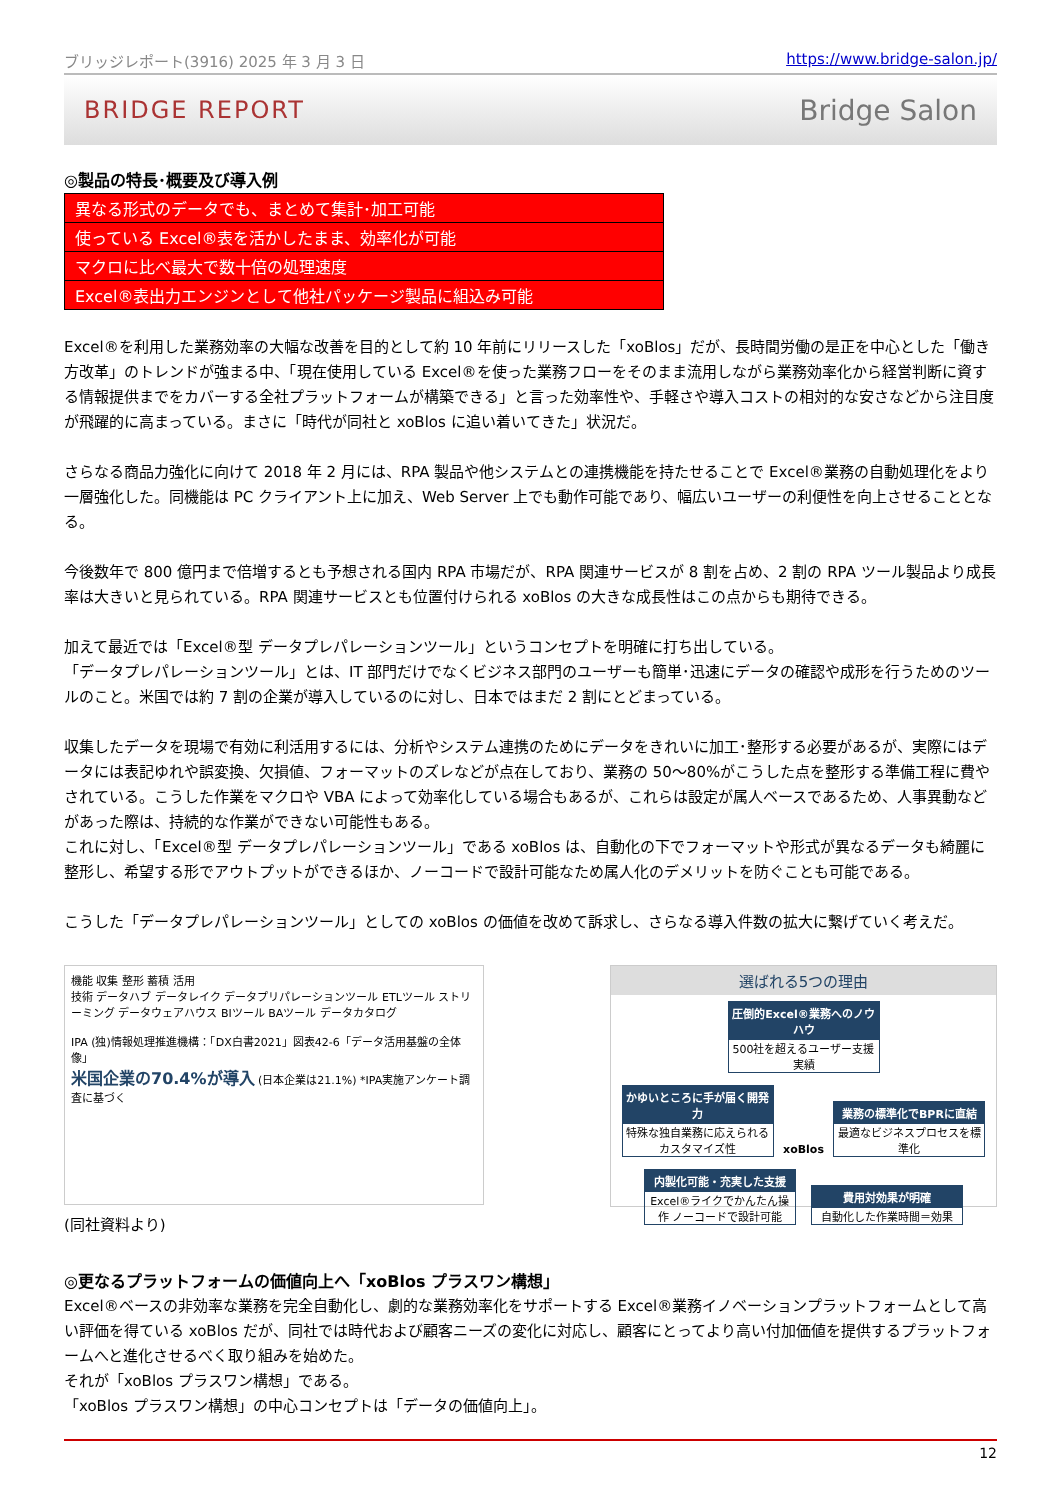ブリッジレポート(3916) 2025 年 3 月 3 日 https://www.bridge-salon.jp/
BRIDGE REPORT Bridge Salon
◎製品の特長･概要及び導入例
| 異なる形式のデータでも、まとめて集計･加工可能 |
| 使っている Excel®表を活かしたまま、効率化が可能 |
| マクロに比べ最大で数十倍の処理速度 |
| Excel®表出力エンジンとして他社パッケージ製品に組込み可能 |
Excel®を利用した業務効率の大幅な改善を目的として約 10 年前にリリースした「xoBlos」だが、長時間労働の是正を中心とした「働き方改革」のトレンドが強まる中、「現在使用している Excel®を使った業務フローをそのまま流用しながら業務効率化から経営判断に資する情報提供までをカバーする全社プラットフォームが構築できる」と言った効率性や、手軽さや導入コストの相対的な安さなどから注目度が飛躍的に高まっている。まさに「時代が同社と xoBlos に追い着いてきた」状況だ。
さらなる商品力強化に向けて 2018 年 2 月には、RPA 製品や他システムとの連携機能を持たせることで Excel®業務の自動処理化をより一層強化した。同機能は PC クライアント上に加え、Web Server 上でも動作可能であり、幅広いユーザーの利便性を向上させることとなる。
今後数年で 800 億円まで倍増するとも予想される国内 RPA 市場だが、RPA 関連サービスが 8 割を占め、2 割の RPA ツール製品より成長率は大きいと見られている。RPA 関連サービスとも位置付けられる xoBlos の大きな成長性はこの点からも期待できる。
加えて最近では「Excel®型 データプレパレーションツール」というコンセプトを明確に打ち出している。
「データプレパレーションツール」とは、IT 部門だけでなくビジネス部門のユーザーも簡単･迅速にデータの確認や成形を行うためのツールのこと。米国では約 7 割の企業が導入しているのに対し、日本ではまだ 2 割にとどまっている。
収集したデータを現場で有効に利活用するには、分析やシステム連携のためにデータをきれいに加工･整形する必要があるが、実際にはデータには表記ゆれや誤変換、欠損値、フォーマットのズレなどが点在しており、業務の 50～80%がこうした点を整形する準備工程に費やされている。こうした作業をマクロや VBA によって効率化している場合もあるが、これらは設定が属人ベースであるため、人事異動などがあった際は、持続的な作業ができない可能性もある。
これに対し、「Excel®型 データプレパレーションツール」である xoBlos は、自動化の下でフォーマットや形式が異なるデータも綺麗に整形し、希望する形でアウトプットができるほか、ノーコードで設計可能なため属人化のデメリットを防ぐことも可能である。
こうした「データプレパレーションツール」としての xoBlos の価値を改めて訴求し、さらなる導入件数の拡大に繋げていく考えだ。
機能 収集 整形 蓄積 活用
技術 データハブ データレイク データプリパレーションツール ETLツール ストリーミング データウェアハウス BIツール BAツール データカタログ
IPA (独)情報処理推進機構：「DX白書2021」図表42-6「データ活用基盤の全体像」
米国企業の70.4%が導入 (日本企業は21.1%) *IPA実施アンケート調査に基づく
選ばれる5つの理由
圧倒的Excel®業務へのノウハウ 500社を超えるユーザー支援実績
かゆいところに手が届く開発力 特殊な独自業務に応えられるカスタマイズ性
xoBlos
業務の標準化でBPRに直結 最適なビジネスプロセスを標準化
内製化可能・充実した支援 Excel®ライクでかんたん操作 ノーコードで設計可能
費用対効果が明確 自動化した作業時間＝効果
(同社資料より)
◎更なるプラットフォームの価値向上へ「xoBlos プラスワン構想」
Excel®ベースの非効率な業務を完全自動化し、劇的な業務効率化をサポートする Excel®業務イノベーションプラットフォームとして高い評価を得ている xoBlos だが、同社では時代および顧客ニーズの変化に対応し、顧客にとってより高い付加価値を提供するプラットフォームへと進化させるべく取り組みを始めた。
それが「xoBlos プラスワン構想」である。
「xoBlos プラスワン構想」の中心コンセプトは「データの価値向上」。
12